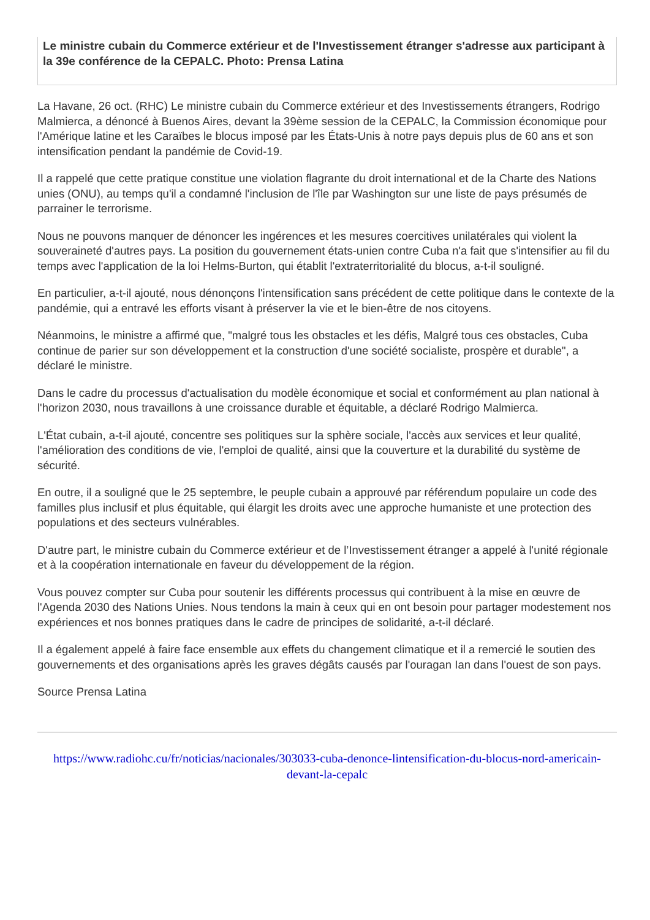Le ministre cubain du Commerce extérieur et de l'Investissement étranger s'adresse aux participant à la 39e conférence de la CEPALC. Photo: Prensa Latina
La Havane, 26 oct. (RHC) Le ministre cubain du Commerce extérieur et des Investissements étrangers, Rodrigo Malmierca, a dénoncé à Buenos Aires, devant la 39ème session de la CEPALC, la Commission économique pour l'Amérique latine et les Caraïbes le blocus imposé par les États-Unis à notre pays depuis plus de 60 ans et son intensification pendant la pandémie de Covid-19.
Il a rappelé que cette pratique constitue une violation flagrante du droit international et de la Charte des Nations unies (ONU), au temps qu'il a condamné l'inclusion de l'île par Washington sur une liste de pays présumés de parrainer le terrorisme.
Nous ne pouvons manquer de dénoncer les ingérences et les mesures coercitives unilatérales qui violent la souveraineté d'autres pays. La position du gouvernement états-unien contre Cuba n'a fait que s'intensifier au fil du temps avec l'application de la loi Helms-Burton, qui établit l'extraterritorialité du blocus, a-t-il souligné.
En particulier, a-t-il ajouté, nous dénonçons l'intensification sans précédent de cette politique dans le contexte de la pandémie, qui a entravé les efforts visant à préserver la vie et le bien-être de nos citoyens.
Néanmoins, le ministre a affirmé que, "malgré tous les obstacles et les défis, Malgré tous ces obstacles, Cuba continue de parier sur son développement et la construction d'une société socialiste, prospère et durable", a déclaré le ministre.
Dans le cadre du processus d'actualisation du modèle économique et social et conformément au plan national à l'horizon 2030, nous travaillons à une croissance durable et équitable, a déclaré Rodrigo Malmierca.
L'État cubain, a-t-il ajouté, concentre ses politiques sur la sphère sociale, l'accès aux services et leur qualité, l'amélioration des conditions de vie, l'emploi de qualité, ainsi que la couverture et la durabilité du système de sécurité.
En outre, il a souligné que le 25 septembre, le peuple cubain a approuvé par référendum populaire un code des familles plus inclusif et plus équitable, qui élargit les droits avec une approche humaniste et une protection des populations et des secteurs vulnérables.
D'autre part, le ministre cubain du Commerce extérieur et de l’Investissement étranger a appelé à l'unité régionale et à la coopération internationale en faveur du développement de la région.
Vous pouvez compter sur Cuba pour soutenir les différents processus qui contribuent à la mise en œuvre de l'Agenda 2030 des Nations Unies. Nous tendons la main à ceux qui en ont besoin pour partager modestement nos expériences et nos bonnes pratiques dans le cadre de principes de solidarité, a-t-il déclaré.
Il a également appelé à faire face ensemble aux effets du changement climatique et il a remercié le soutien des gouvernements et des organisations après les graves dégâts causés par l'ouragan Ian dans l'ouest de son pays.
Source Prensa Latina
https://www.radiohc.cu/fr/noticias/nacionales/303033-cuba-denonce-lintensification-du-blocus-nord-americain-devant-la-cepalc